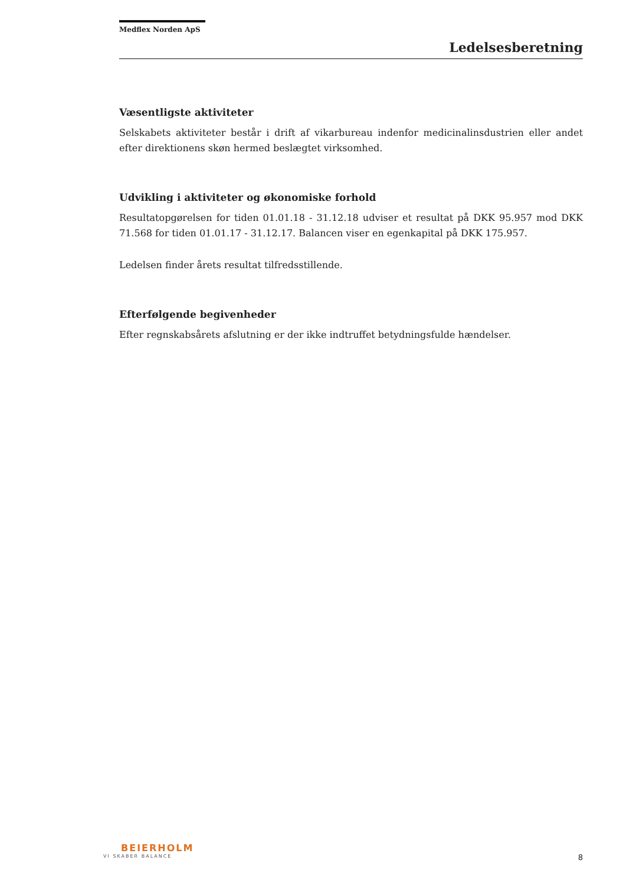Medflex Norden ApS
Ledelsesberetning
Væsentligste aktiviteter
Selskabets aktiviteter består i drift af vikarbureau indenfor medicinalinsdustrien eller andet efter direktionens skøn hermed beslægtet virksomhed.
Udvikling i aktiviteter og økonomiske forhold
Resultatopgørelsen for tiden 01.01.18 - 31.12.18 udviser et resultat på DKK 95.957 mod DKK 71.568 for tiden 01.01.17 - 31.12.17. Balancen viser en egenkapital på DKK 175.957.
Ledelsen finder årets resultat tilfredsstillende.
Efterfølgende begivenheder
Efter regnskabsårets afslutning er der ikke indtruffet betydningsfulde hændelser.
BEIERHOLM
VI SKABER BALANCE
8